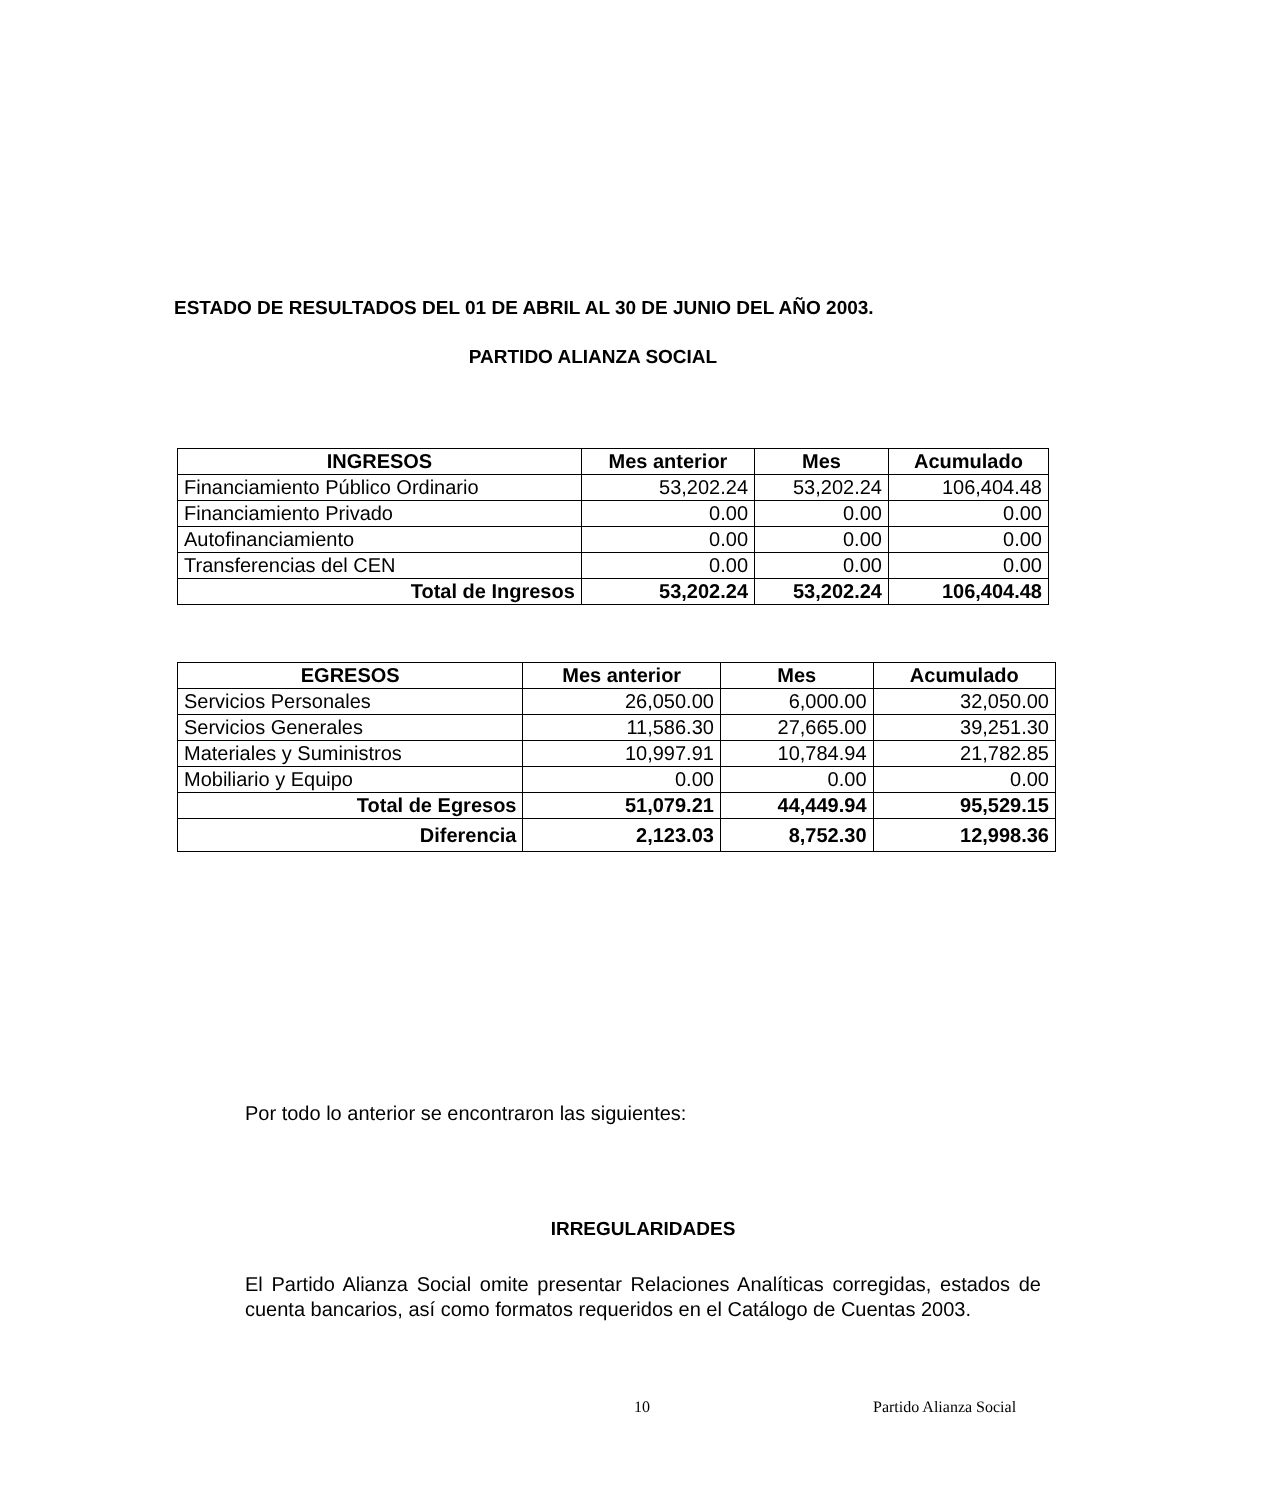ESTADO DE RESULTADOS DEL 01 DE ABRIL AL 30 DE JUNIO DEL AÑO 2003.
PARTIDO ALIANZA SOCIAL
| INGRESOS | Mes anterior | Mes | Acumulado |
| --- | --- | --- | --- |
| Financiamiento Público Ordinario | 53,202.24 | 53,202.24 | 106,404.48 |
| Financiamiento Privado | 0.00 | 0.00 | 0.00 |
| Autofinanciamiento | 0.00 | 0.00 | 0.00 |
| Transferencias del CEN | 0.00 | 0.00 | 0.00 |
| Total de Ingresos | 53,202.24 | 53,202.24 | 106,404.48 |
| EGRESOS | Mes anterior | Mes | Acumulado |
| --- | --- | --- | --- |
| Servicios Personales | 26,050.00 | 6,000.00 | 32,050.00 |
| Servicios Generales | 11,586.30 | 27,665.00 | 39,251.30 |
| Materiales y Suministros | 10,997.91 | 10,784.94 | 21,782.85 |
| Mobiliario y Equipo | 0.00 | 0.00 | 0.00 |
| Total de Egresos | 51,079.21 | 44,449.94 | 95,529.15 |
| Diferencia | 2,123.03 | 8,752.30 | 12,998.36 |
Por todo lo anterior se encontraron las siguientes:
IRREGULARIDADES
El Partido Alianza Social omite presentar Relaciones Analíticas corregidas, estados de cuenta bancarios, así como formatos requeridos en el Catálogo de Cuentas 2003.
10 Partido Alianza Social